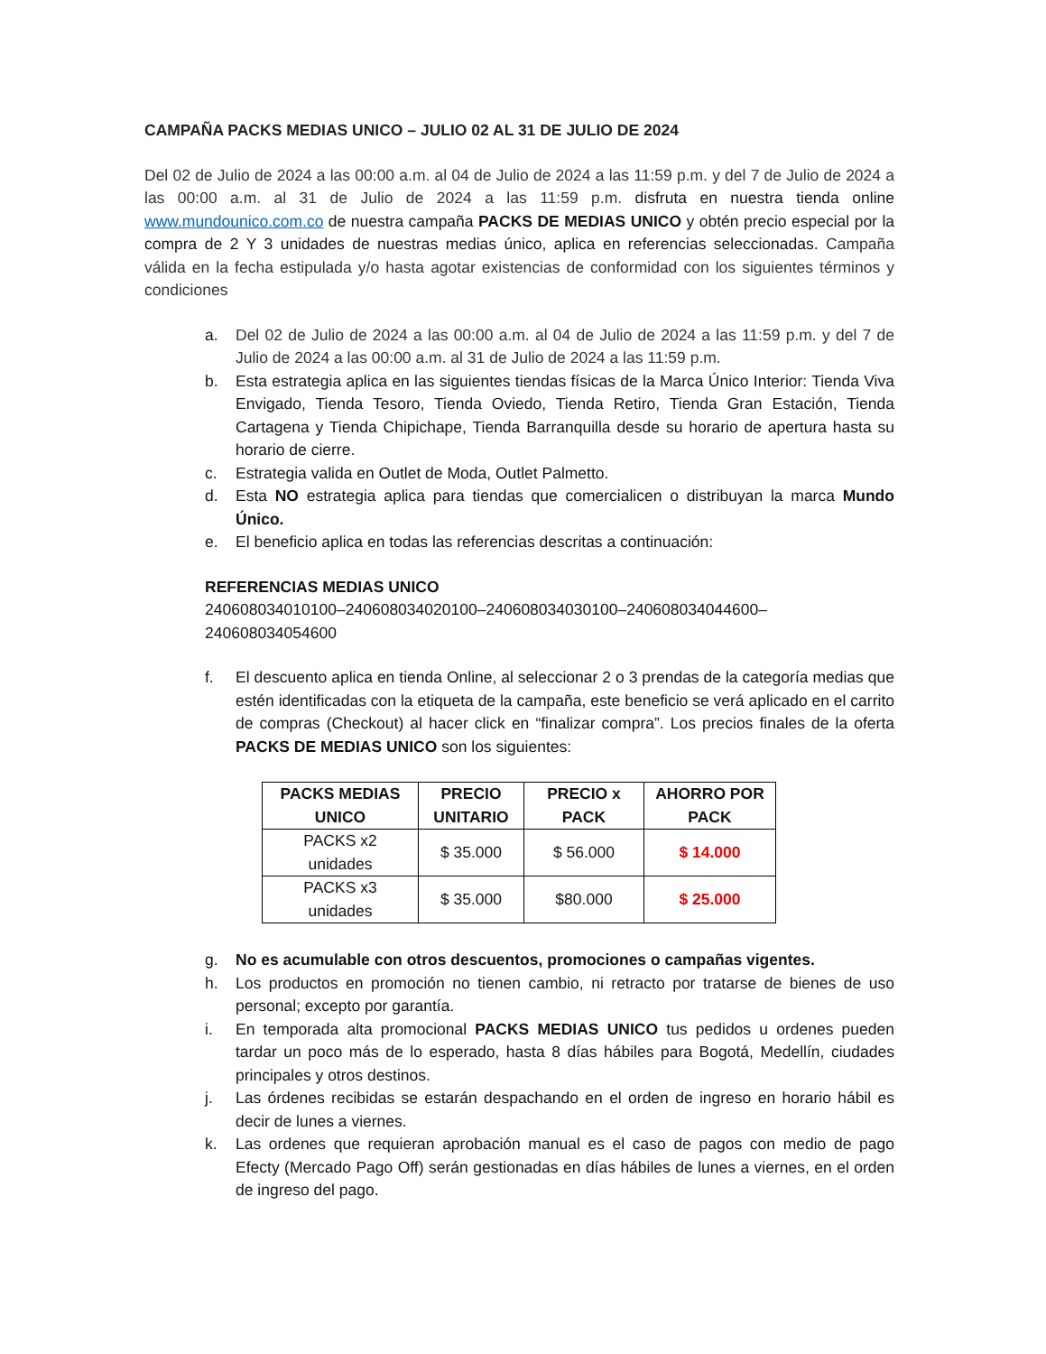CAMPAÑA PACKS MEDIAS UNICO – JULIO 02 AL 31 DE JULIO DE 2024
Del 02 de Julio de 2024 a las 00:00 a.m. al 04 de Julio de 2024 a las 11:59 p.m. y del 7 de Julio de 2024 a las 00:00 a.m. al 31 de Julio de 2024 a las 11:59 p.m. disfruta en nuestra tienda online www.mundounico.com.co de nuestra campaña PACKS DE MEDIAS UNICO y obtén precio especial por la compra de 2 Y 3 unidades de nuestras medias único, aplica en referencias seleccionadas. Campaña válida en la fecha estipulada y/o hasta agotar existencias de conformidad con los siguientes términos y condiciones
a. Del 02 de Julio de 2024 a las 00:00 a.m. al 04 de Julio de 2024 a las 11:59 p.m. y del 7 de Julio de 2024 a las 00:00 a.m. al 31 de Julio de 2024 a las 11:59 p.m.
b. Esta estrategia aplica en las siguientes tiendas físicas de la Marca Único Interior: Tienda Viva Envigado, Tienda Tesoro, Tienda Oviedo, Tienda Retiro, Tienda Gran Estación, Tienda Cartagena y Tienda Chipichape, Tienda Barranquilla desde su horario de apertura hasta su horario de cierre.
c. Estrategia valida en Outlet de Moda, Outlet Palmetto.
d. Esta NO estrategia aplica para tiendas que comercialicen o distribuyan la marca Mundo Único.
e. El beneficio aplica en todas las referencias descritas a continuación:
REFERENCIAS MEDIAS UNICO
240608034010100–240608034020100–240608034030100–240608034044600–
240608034054600
f. El descuento aplica en tienda Online, al seleccionar 2 o 3 prendas de la categoría medias que estén identificadas con la etiqueta de la campaña, este beneficio se verá aplicado en el carrito de compras (Checkout) al hacer click en “finalizar compra”. Los precios finales de la oferta PACKS DE MEDIAS UNICO son los siguientes:
| PACKS MEDIAS UNICO | PRECIO UNITARIO | PRECIO x PACK | AHORRO POR PACK |
| --- | --- | --- | --- |
| PACKS x2 unidades | $ 35.000 | $ 56.000 | $ 14.000 |
| PACKS x3 unidades | $ 35.000 | $80.000 | $ 25.000 |
g. No es acumulable con otros descuentos, promociones o campañas vigentes.
h. Los productos en promoción no tienen cambio, ni retracto por tratarse de bienes de uso personal; excepto por garantía.
i. En temporada alta promocional PACKS MEDIAS UNICO tus pedidos u ordenes pueden tardar un poco más de lo esperado, hasta 8 días hábiles para Bogotá, Medellín, ciudades principales y otros destinos.
j. Las órdenes recibidas se estarán despachando en el orden de ingreso en horario hábil es decir de lunes a viernes.
k. Las ordenes que requieran aprobación manual es el caso de pagos con medio de pago Efecty (Mercado Pago Off) serán gestionadas en días hábiles de lunes a viernes, en el orden de ingreso del pago.